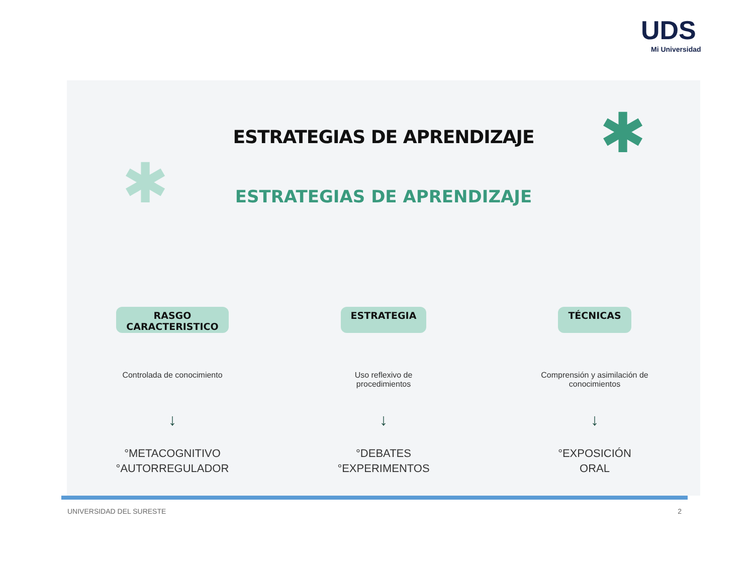UDS
Mi Universidad
✱
✱
ESTRATEGIAS DE APRENDIZAJE
ESTRATEGIAS DE APRENDIZAJE
RASGO
CARACTERISTICO
Controlada de conocimiento
↓
°METACOGNITIVO
°AUTORREGULADOR
ESTRATEGIA
Uso reflexivo de
procedimientos
↓
°DEBATES
°EXPERIMENTOS
TÉCNICAS
Comprensión y asimilación de
conocimientos
↓
°EXPOSICIÓN
ORAL
UNIVERSIDAD DEL SURESTE 2